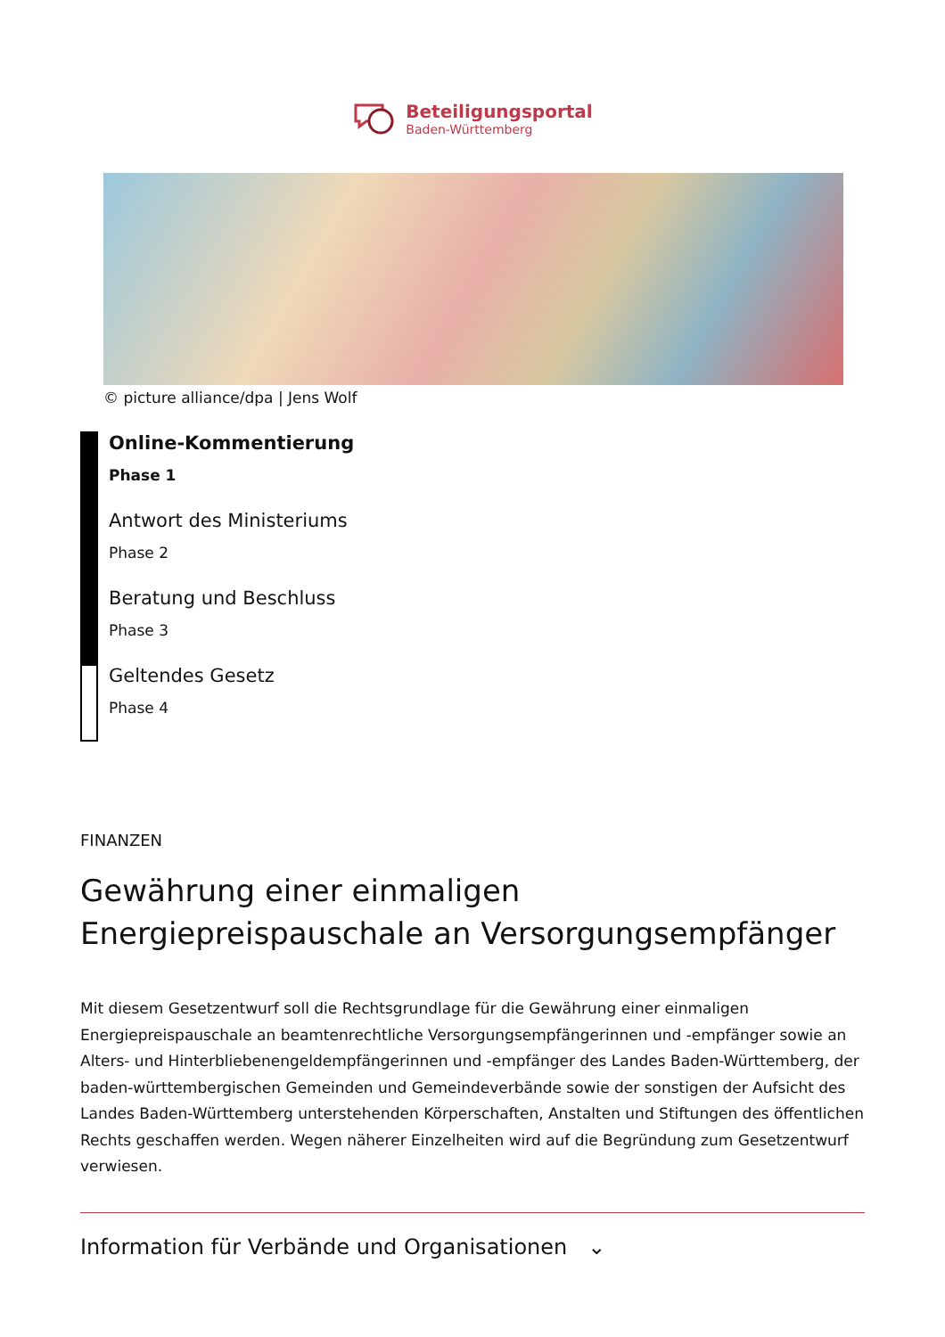Beteiligungsportal
Baden-Württemberg
© picture alliance/dpa | Jens Wolf
Online-Kommentierung
Phase 1
Antwort des Ministeriums
Phase 2
Beratung und Beschluss
Phase 3
Geltendes Gesetz
Phase 4
FINANZEN
Gewährung einer einmaligen Energiepreispauschale an Versorgungsempfänger
Mit diesem Gesetzentwurf soll die Rechtsgrundlage für die Gewährung einer einmaligen Energiepreispauschale an beamtenrechtliche Versorgungsempfängerinnen und -empfänger sowie an Alters- und Hinterbliebenengeldempfängerinnen und -empfänger des Landes Baden-Württemberg, der baden-württembergischen Gemeinden und Gemeindeverbände sowie der sonstigen der Aufsicht des Landes Baden-Württemberg unterstehenden Körperschaften, Anstalten und Stiftungen des öffentlichen Rechts geschaffen werden. Wegen näherer Einzelheiten wird auf die Begründung zum Gesetzentwurf verwiesen.
Information für Verbände und Organisationen ⌄